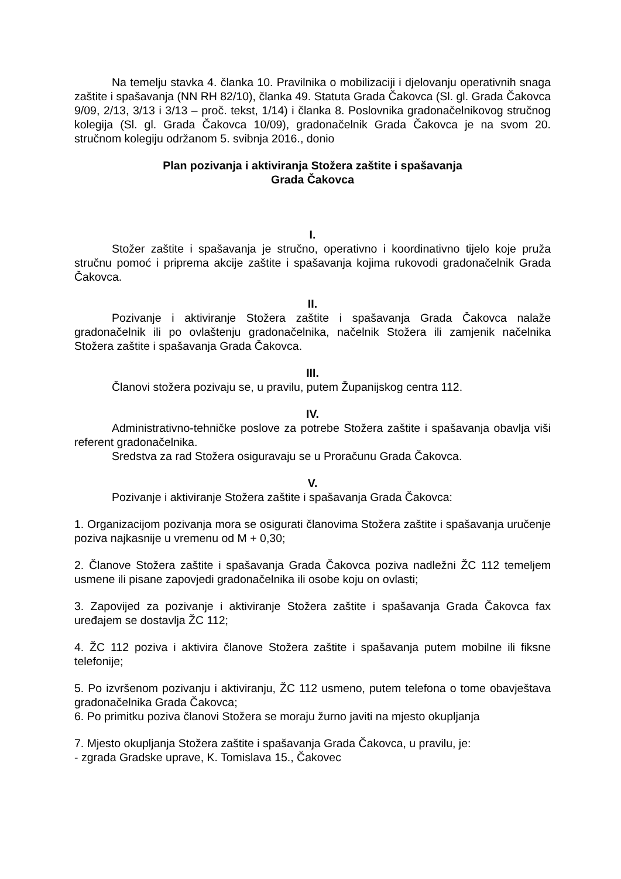Na temelju stavka 4. članka 10. Pravilnika o mobilizaciji i djelovanju operativnih snaga zaštite i spašavanja (NN RH 82/10), članka 49. Statuta Grada Čakovca (Sl. gl. Grada Čakovca 9/09, 2/13, 3/13 i 3/13 – proč. tekst, 1/14) i članka 8. Poslovnika gradonačelnikovog stručnog kolegija (Sl. gl. Grada Čakovca 10/09), gradonačelnik Grada Čakovca je na svom 20. stručnom kolegiju održanom 5. svibnja 2016., donio
Plan pozivanja i aktiviranja Stožera zaštite i spašavanja
Grada Čakovca
I.
Stožer zaštite i spašavanja je stručno, operativno i koordinativno tijelo koje pruža stručnu pomoć i priprema akcije zaštite i spašavanja kojima rukovodi gradonačelnik Grada Čakovca.
II.
Pozivanje i aktiviranje Stožera zaštite i spašavanja Grada Čakovca nalaže gradonačelnik ili po ovlaštenju gradonačelnika, načelnik Stožera ili zamjenik načelnika Stožera zaštite i spašavanja Grada Čakovca.
III.
Članovi stožera pozivaju se, u pravilu, putem Županijskog centra 112.
IV.
Administrativno-tehničke poslove za potrebe Stožera zaštite i spašavanja obavlja viši referent gradonačelnika.
Sredstva za rad Stožera osiguravaju se u Proračunu Grada Čakovca.
V.
Pozivanje i aktiviranje Stožera zaštite i spašavanja Grada Čakovca:
1. Organizacijom pozivanja mora se osigurati članovima Stožera zaštite i spašavanja uručenje poziva najkasnije u vremenu od M + 0,30;
2. Članove Stožera zaštite i spašavanja Grada Čakovca poziva nadležni ŽC 112 temeljem usmene ili pisane zapovjedi gradonačelnika ili osobe koju on ovlasti;
3. Zapovijed za pozivanje i aktiviranje Stožera zaštite i spašavanja Grada Čakovca fax uređajem se dostavlja ŽC 112;
4. ŽC 112 poziva i aktivira članove Stožera zaštite i spašavanja putem mobilne ili fiksne telefonije;
5. Po izvršenom pozivanju i aktiviranju, ŽC 112 usmeno, putem telefona o tome obavještava gradonačelnika Grada Čakovca;
6. Po primitku poziva članovi Stožera se moraju žurno javiti na mjesto okupljanja
7. Mjesto okupljanja Stožera zaštite i spašavanja Grada Čakovca, u pravilu, je:
- zgrada Gradske uprave, K. Tomislava 15., Čakovec